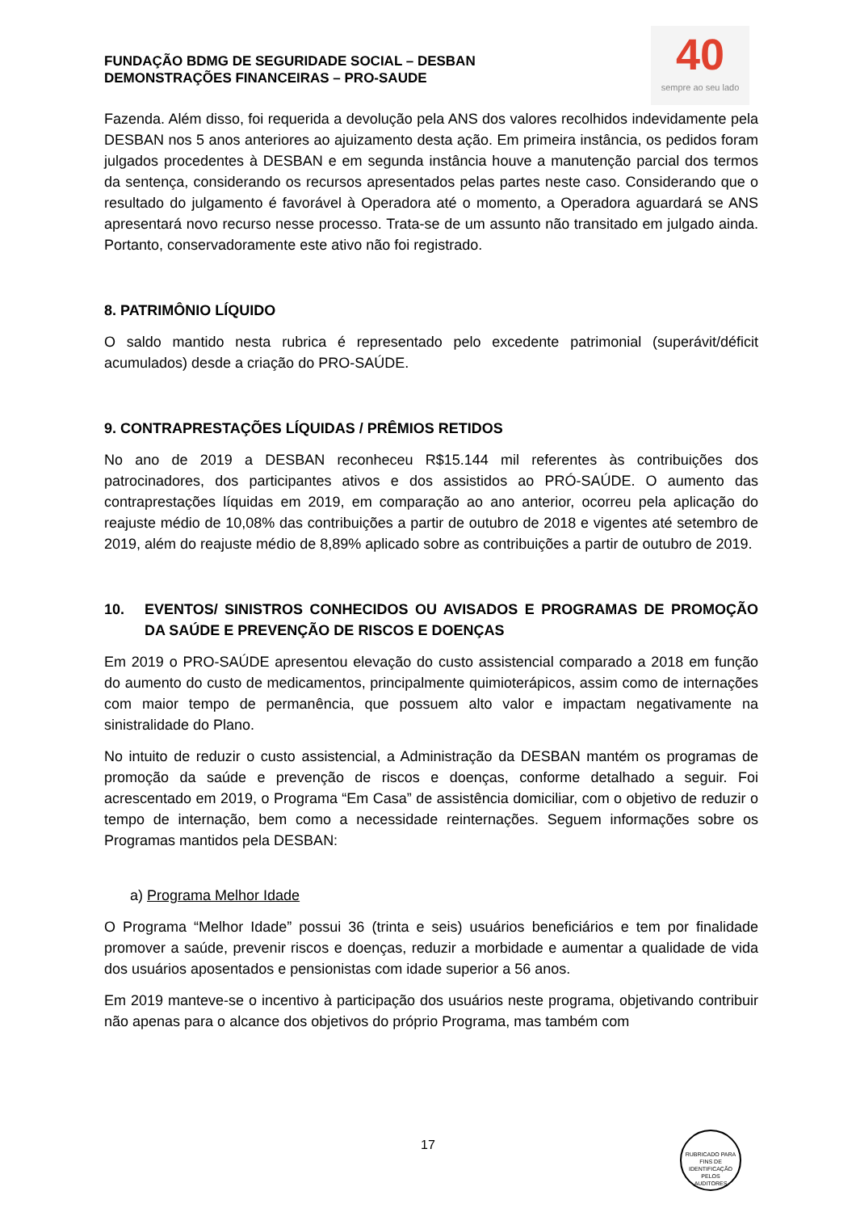40
sempre ao seu lado
FUNDAÇÃO BDMG DE SEGURIDADE SOCIAL – DESBAN
DEMONSTRAÇÕES FINANCEIRAS – PRO-SAUDE
Fazenda. Além disso, foi requerida a devolução pela ANS dos valores recolhidos indevidamente pela DESBAN nos 5 anos anteriores ao ajuizamento desta ação. Em primeira instância, os pedidos foram julgados procedentes à DESBAN e em segunda instância houve a manutenção parcial dos termos da sentença, considerando os recursos apresentados pelas partes neste caso. Considerando que o resultado do julgamento é favorável à Operadora até o momento, a Operadora aguardará se ANS apresentará novo recurso nesse processo. Trata-se de um assunto não transitado em julgado ainda. Portanto, conservadoramente este ativo não foi registrado.
8. PATRIMÔNIO LÍQUIDO
O saldo mantido nesta rubrica é representado pelo excedente patrimonial (superávit/déficit acumulados) desde a criação do PRO-SAÚDE.
9. CONTRAPRESTAÇÕES LÍQUIDAS / PRÊMIOS RETIDOS
No ano de 2019 a DESBAN reconheceu R$15.144 mil referentes às contribuições dos patrocinadores, dos participantes ativos e dos assistidos ao PRÓ-SAÚDE. O aumento das contraprestações líquidas em 2019, em comparação ao ano anterior, ocorreu pela aplicação do reajuste médio de 10,08% das contribuições a partir de outubro de 2018 e vigentes até setembro de 2019, além do reajuste médio de 8,89% aplicado sobre as contribuições a partir de outubro de 2019.
10. EVENTOS/ SINISTROS CONHECIDOS OU AVISADOS E PROGRAMAS DE PROMOÇÃO DA SAÚDE E PREVENÇÃO DE RISCOS E DOENÇAS
Em 2019 o PRO-SAÚDE apresentou elevação do custo assistencial comparado a 2018 em função do aumento do custo de medicamentos, principalmente quimioterápicos, assim como de internações com maior tempo de permanência, que possuem alto valor e impactam negativamente na sinistralidade do Plano.
No intuito de reduzir o custo assistencial, a Administração da DESBAN mantém os programas de promoção da saúde e prevenção de riscos e doenças, conforme detalhado a seguir. Foi acrescentado em 2019, o Programa “Em Casa” de assistência domiciliar, com o objetivo de reduzir o tempo de internação, bem como a necessidade reinternações. Seguem informações sobre os Programas mantidos pela DESBAN:
a) Programa Melhor Idade
O Programa “Melhor Idade” possui 36 (trinta e seis) usuários beneficiários e tem por finalidade promover a saúde, prevenir riscos e doenças, reduzir a morbidade e aumentar a qualidade de vida dos usuários aposentados e pensionistas com idade superior a 56 anos.
Em 2019 manteve-se o incentivo à participação dos usuários neste programa, objetivando contribuir não apenas para o alcance dos objetivos do próprio Programa, mas também com
17
RUBRICADO PARA FINS DE IDENTIFICAÇÃO
PELOS
AUDITORES